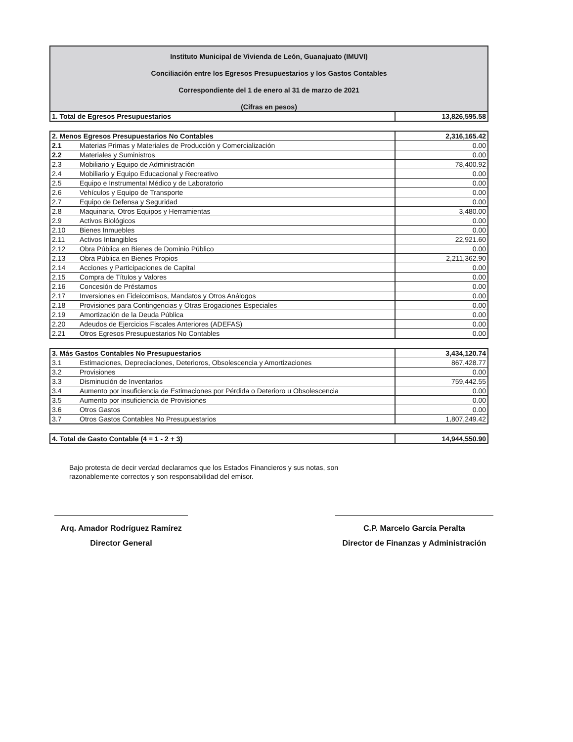Instituto Municipal de Vivienda de León, Guanajuato (IMUVI)
Conciliación entre los Egresos Presupuestarios y los Gastos Contables
Correspondiente del 1 de enero al 31 de marzo de 2021
(Cifras en pesos)
| 1. Total de Egresos Presupuestarios | 13,826,595.58 |
| 2. Menos Egresos Presupuestarios No Contables | | 2,316,165.42 |
| 2.1 | Materias Primas y Materiales de Producción y Comercialización | 0.00 |
| 2.2 | Materiales y Suministros | 0.00 |
| 2.3 | Mobiliario y Equipo de Administración | 78,400.92 |
| 2.4 | Mobiliario y Equipo Educacional y Recreativo | 0.00 |
| 2.5 | Equipo e Instrumental Médico y de Laboratorio | 0.00 |
| 2.6 | Vehículos y Equipo de Transporte | 0.00 |
| 2.7 | Equipo de Defensa y Seguridad | 0.00 |
| 2.8 | Maquinaria, Otros Equipos y Herramientas | 3,480.00 |
| 2.9 | Activos Biológicos | 0.00 |
| 2.10 | Bienes Inmuebles | 0.00 |
| 2.11 | Activos Intangibles | 22,921.60 |
| 2.12 | Obra Pública en Bienes de Dominio Público | 0.00 |
| 2.13 | Obra Pública en Bienes Propios | 2,211,362.90 |
| 2.14 | Acciones y Participaciones de Capital | 0.00 |
| 2.15 | Compra de Títulos y Valores | 0.00 |
| 2.16 | Concesión de Préstamos | 0.00 |
| 2.17 | Inversiones en Fideicomisos, Mandatos y Otros Análogos | 0.00 |
| 2.18 | Provisiones para Contingencias y Otras Erogaciones Especiales | 0.00 |
| 2.19 | Amortización de la Deuda Pública | 0.00 |
| 2.20 | Adeudos de Ejercicios Fiscales Anteriores (ADEFAS) | 0.00 |
| 2.21 | Otros Egresos Presupuestarios No Contables | 0.00 |
| 3. Más Gastos Contables No Presupuestarios | | 3,434,120.74 |
| 3.1 | Estimaciones, Depreciaciones, Deterioros, Obsolescencia y Amortizaciones | 867,428.77 |
| 3.2 | Provisiones | 0.00 |
| 3.3 | Disminución de Inventarios | 759,442.55 |
| 3.4 | Aumento por insuficiencia de Estimaciones por Pérdida o Deterioro u Obsolescencia | 0.00 |
| 3.5 | Aumento por insuficiencia de Provisiones | 0.00 |
| 3.6 | Otros Gastos | 0.00 |
| 3.7 | Otros Gastos Contables No Presupuestarios | 1,807,249.42 |
| 4. Total de Gasto Contable (4 = 1 - 2 + 3) | 14,944,550.90 |
Bajo protesta de decir verdad declaramos que los Estados Financieros y sus notas, son
razonablemente correctos y son responsabilidad del emisor.
Arq. Amador Rodríguez Ramírez
Director General
C.P. Marcelo García Peralta
Director de Finanzas y Administración